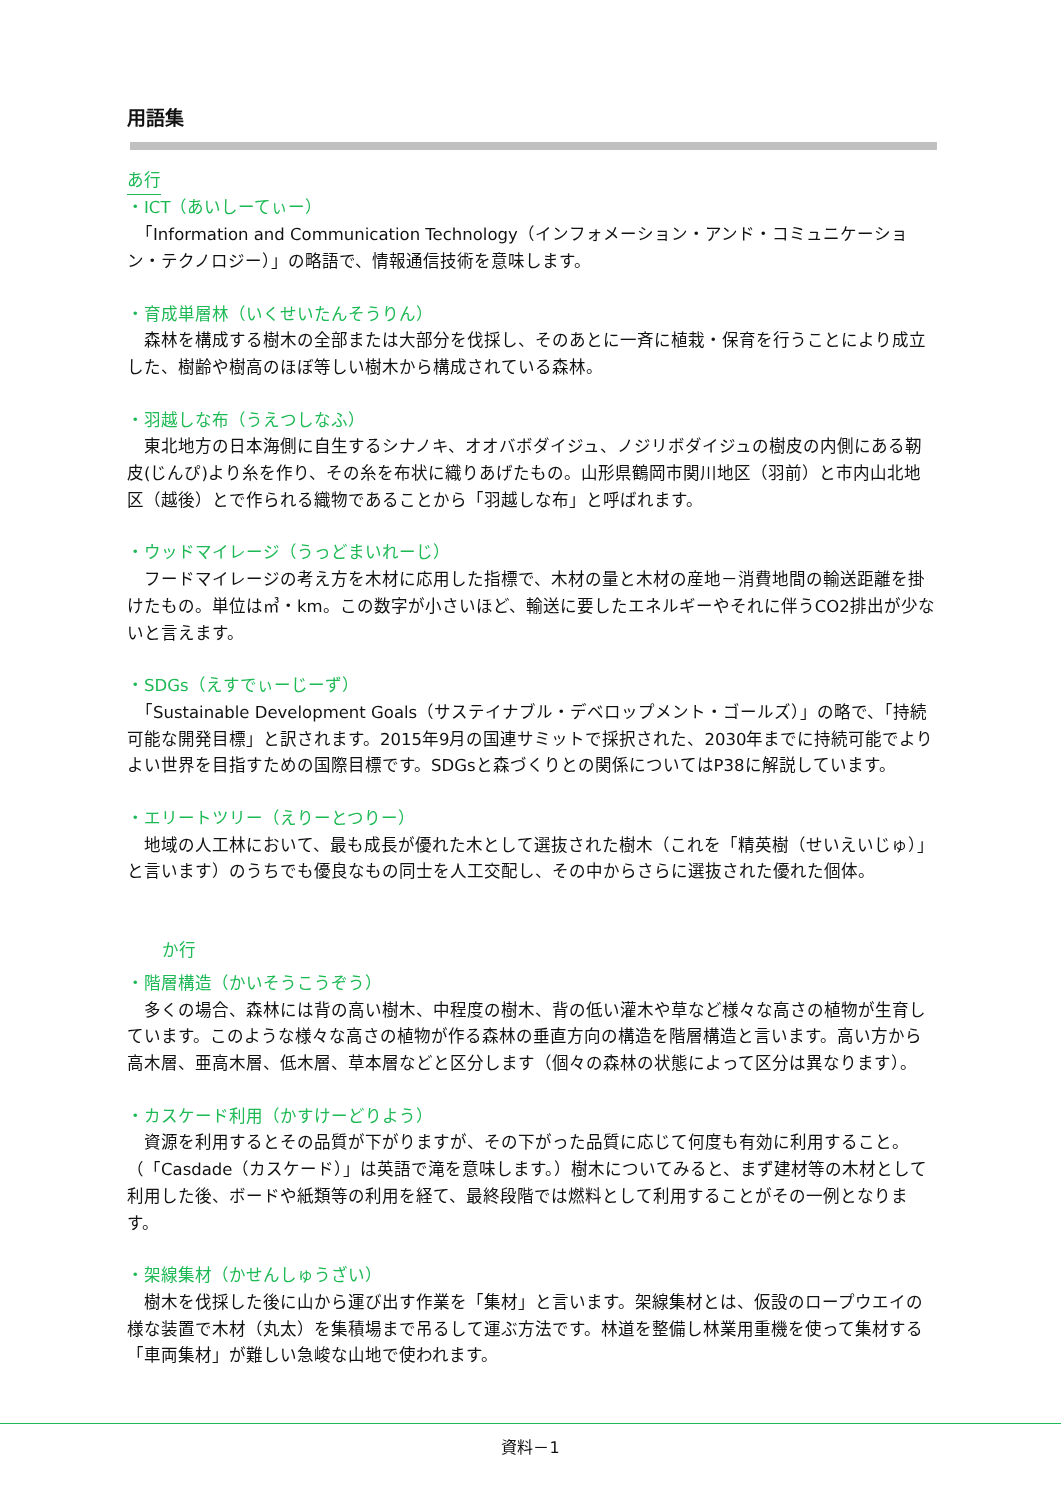用語集
あ行
・ICT（あいしーてぃー）
　「Information and Communication Technology（インフォメーション・アンド・コミュニケーション・テクノロジー）」の略語で、情報通信技術を意味します。
・育成単層林（いくせいたんそうりん）
　森林を構成する樹木の全部または大部分を伐採し、そのあとに一斉に植栽・保育を行うことにより成立した、樹齢や樹高のほぼ等しい樹木から構成されている森林。
・羽越しな布（うえつしなふ）
　東北地方の日本海側に自生するシナノキ、オオバボダイジュ、ノジリボダイジュの樹皮の内側にある靭皮(じんぴ)より糸を作り、その糸を布状に織りあげたもの。山形県鶴岡市関川地区（羽前）と市内山北地区（越後）とで作られる織物であることから「羽越しな布」と呼ばれます。
・ウッドマイレージ（うっどまいれーじ）
　フードマイレージの考え方を木材に応用した指標で、木材の量と木材の産地－消費地間の輸送距離を掛けたもの。単位は㎥・km。この数字が小さいほど、輸送に要したエネルギーやそれに伴うCO2排出が少ないと言えます。
・SDGs（えすでぃーじーず）
　「Sustainable Development Goals（サステイナブル・デベロップメント・ゴールズ）」の略で、「持続可能な開発目標」と訳されます。2015年9月の国連サミットで採択された、2030年までに持続可能でよりよい世界を目指すための国際目標です。SDGsと森づくりとの関係についてはP38に解説しています。
・エリートツリー（えりーとつりー）
　地域の人工林において、最も成長が優れた木として選抜された樹木（これを「精英樹（せいえいじゅ）」と言います）のうちでも優良なもの同士を人工交配し、その中からさらに選抜された優れた個体。
か行
・階層構造（かいそうこうぞう）
　多くの場合、森林には背の高い樹木、中程度の樹木、背の低い灌木や草など様々な高さの植物が生育しています。このような様々な高さの植物が作る森林の垂直方向の構造を階層構造と言います。高い方から高木層、亜高木層、低木層、草本層などと区分します（個々の森林の状態によって区分は異なります）。
・カスケード利用（かすけーどりよう）
　資源を利用するとその品質が下がりますが、その下がった品質に応じて何度も有効に利用すること。（「Casdade（カスケード）」は英語で滝を意味します。）樹木についてみると、まず建材等の木材として利用した後、ボードや紙類等の利用を経て、最終段階では燃料として利用することがその一例となります。
・架線集材（かせんしゅうざい）
　樹木を伐採した後に山から運び出す作業を「集材」と言います。架線集材とは、仮設のロープウエイの様な装置で木材（丸太）を集積場まで吊るして運ぶ方法です。林道を整備し林業用重機を使って集材する「車両集材」が難しい急峻な山地で使われます。
資料－1